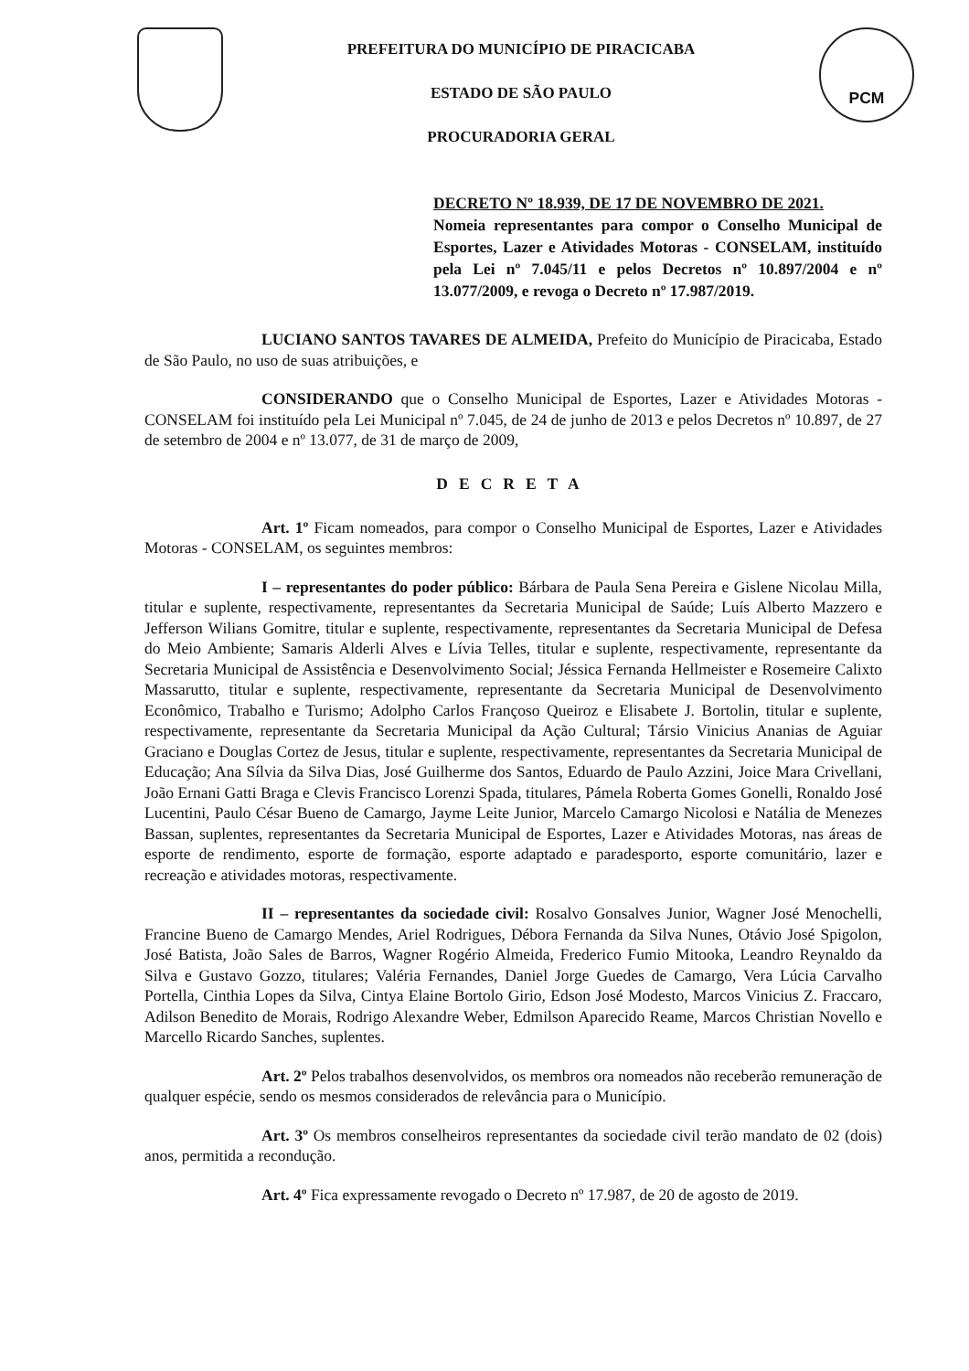PREFEITURA DO MUNICÍPIO DE PIRACICABA
ESTADO DE SÃO PAULO
PROCURADORIA GERAL
PCM
DECRETO Nº 18.939, DE 17 DE NOVEMBRO DE 2021.
Nomeia representantes para compor o Conselho Municipal de Esportes, Lazer e Atividades Motoras - CONSELAM, instituído pela Lei nº 7.045/11 e pelos Decretos nº 10.897/2004 e nº 13.077/2009, e revoga o Decreto nº 17.987/2019.
LUCIANO SANTOS TAVARES DE ALMEIDA, Prefeito do Município de Piracicaba, Estado de São Paulo, no uso de suas atribuições, e
CONSIDERANDO que o Conselho Municipal de Esportes, Lazer e Atividades Motoras - CONSELAM foi instituído pela Lei Municipal nº 7.045, de 24 de junho de 2013 e pelos Decretos nº 10.897, de 27 de setembro de 2004 e nº 13.077, de 31 de março de 2009,
DECRETA
Art. 1º Ficam nomeados, para compor o Conselho Municipal de Esportes, Lazer e Atividades Motoras - CONSELAM, os seguintes membros:
I – representantes do poder público: Bárbara de Paula Sena Pereira e Gislene Nicolau Milla, titular e suplente, respectivamente, representantes da Secretaria Municipal de Saúde; Luís Alberto Mazzero e Jefferson Wilians Gomitre, titular e suplente, respectivamente, representantes da Secretaria Municipal de Defesa do Meio Ambiente; Samaris Alderli Alves e Lívia Telles, titular e suplente, respectivamente, representante da Secretaria Municipal de Assistência e Desenvolvimento Social; Jéssica Fernanda Hellmeister e Rosemeire Calixto Massarutto, titular e suplente, respectivamente, representante da Secretaria Municipal de Desenvolvimento Econômico, Trabalho e Turismo; Adolpho Carlos Françoso Queiroz e Elisabete J. Bortolin, titular e suplente, respectivamente, representante da Secretaria Municipal da Ação Cultural; Társio Vinicius Ananias de Aguiar Graciano e Douglas Cortez de Jesus, titular e suplente, respectivamente, representantes da Secretaria Municipal de Educação; Ana Sílvia da Silva Dias, José Guilherme dos Santos, Eduardo de Paulo Azzini, Joice Mara Crivellani, João Ernani Gatti Braga e Clevis Francisco Lorenzi Spada, titulares, Pámela Roberta Gomes Gonelli, Ronaldo José Lucentini, Paulo César Bueno de Camargo, Jayme Leite Junior, Marcelo Camargo Nicolosi e Natália de Menezes Bassan, suplentes, representantes da Secretaria Municipal de Esportes, Lazer e Atividades Motoras, nas áreas de esporte de rendimento, esporte de formação, esporte adaptado e paradesporto, esporte comunitário, lazer e recreação e atividades motoras, respectivamente.
II – representantes da sociedade civil: Rosalvo Gonsalves Junior, Wagner José Menochelli, Francine Bueno de Camargo Mendes, Ariel Rodrigues, Débora Fernanda da Silva Nunes, Otávio José Spigolon, José Batista, João Sales de Barros, Wagner Rogério Almeida, Frederico Fumio Mitooka, Leandro Reynaldo da Silva e Gustavo Gozzo, titulares; Valéria Fernandes, Daniel Jorge Guedes de Camargo, Vera Lúcia Carvalho Portella, Cinthia Lopes da Silva, Cintya Elaine Bortolo Girio, Edson José Modesto, Marcos Vinicius Z. Fraccaro, Adilson Benedito de Morais, Rodrigo Alexandre Weber, Edmilson Aparecido Reame, Marcos Christian Novello e Marcello Ricardo Sanches, suplentes.
Art. 2º Pelos trabalhos desenvolvidos, os membros ora nomeados não receberão remuneração de qualquer espécie, sendo os mesmos considerados de relevância para o Município.
Art. 3º Os membros conselheiros representantes da sociedade civil terão mandato de 02 (dois) anos, permitida a recondução.
Art. 4º Fica expressamente revogado o Decreto nº 17.987, de 20 de agosto de 2019.